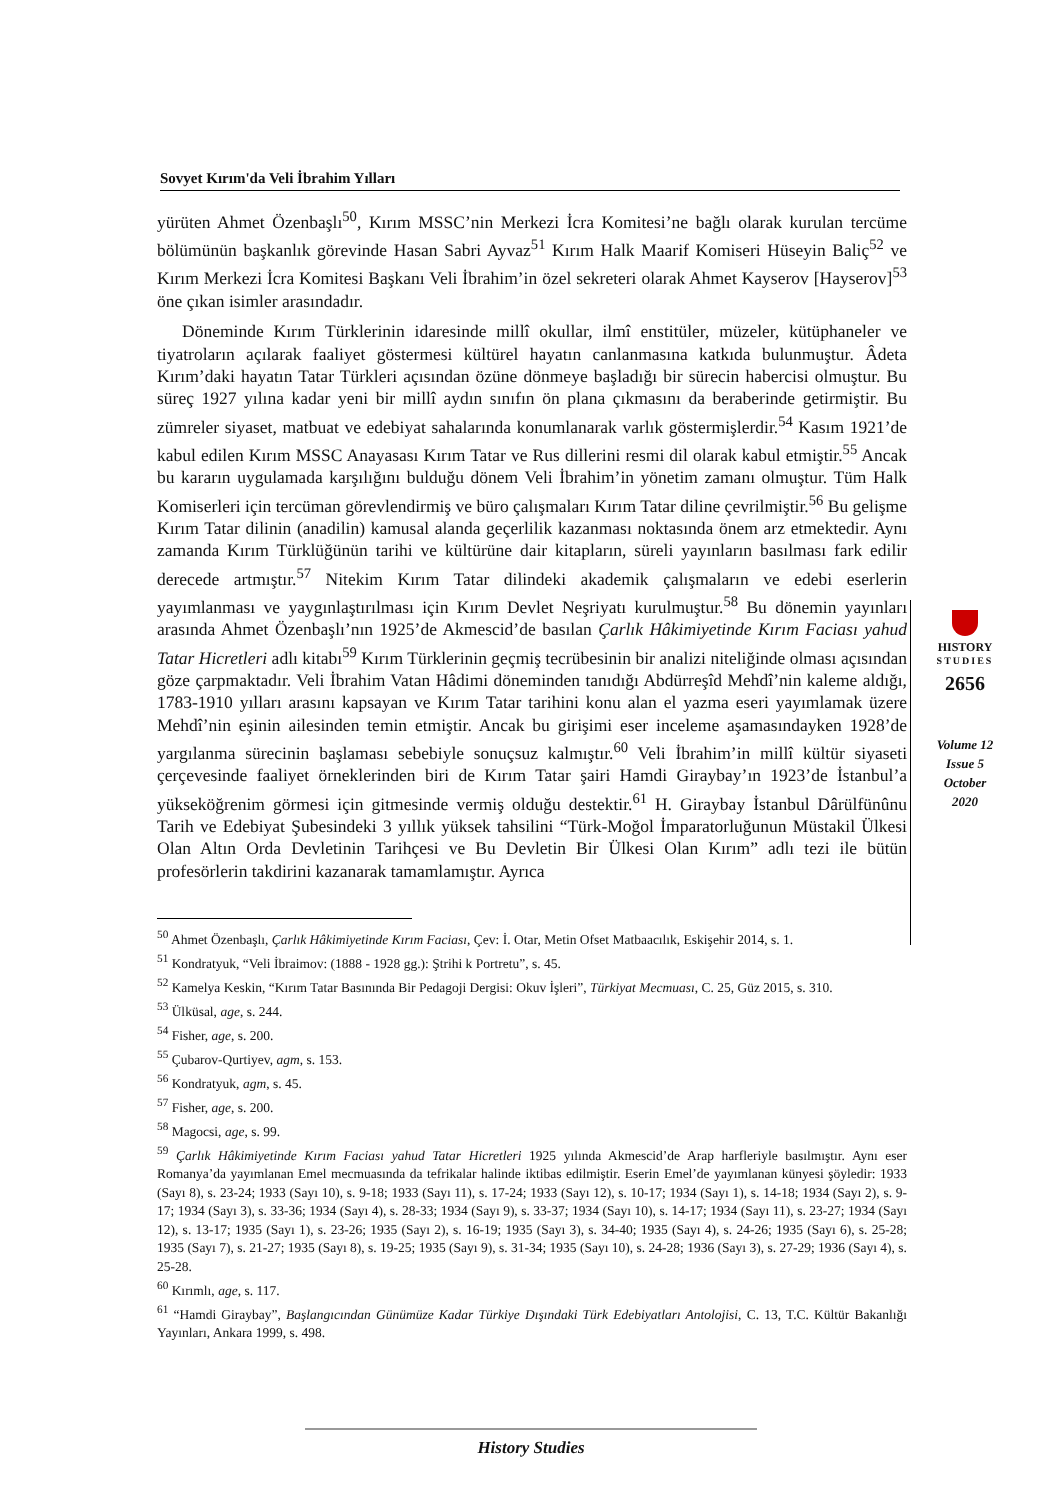Sovyet Kırım'da Veli İbrahim Yılları
yürüten Ahmet Özenbaşlı<sup>50</sup>, Kırım MSSC’nin Merkezi İcra Komitesi’ne bağlı olarak kurulan tercüme bölümünün başkanlık görevinde Hasan Sabri Ayvaz<sup>51</sup> Kırım Halk Maarif Komiseri Hüseyin Baliç<sup>52</sup> ve Kırım Merkezi İcra Komitesi Başkanı Veli İbrahim’in özel sekreteri olarak Ahmet Kayserov [Hayserov]<sup>53</sup> öne çıkan isimler arasındadır.
Döneminde Kırım Türklerinin idaresinde millî okullar, ilmî enstitüler, müzeler, kütüphaneler ve tiyatroların açılarak faaliyet göstermesi kültürel hayatın canlanmasına katkıda bulunmuştur. Âdeta Kırım’daki hayatın Tatar Türkleri açısından özüne dönmeye başladığı bir sürecin habercisi olmuştur. Bu süreç 1927 yılına kadar yeni bir millî aydın sınıfın ön plana çıkmasını da beraberinde getirmiştir. Bu zümreler siyaset, matbuat ve edebiyat sahalarında konumlanarak varlık göstermişlerdir.<sup>54</sup> Kasım 1921’de kabul edilen Kırım MSSC Anayasası Kırım Tatar ve Rus dillerini resmi dil olarak kabul etmiştir.<sup>55</sup> Ancak bu kararın uygulamada karşılığını bulduğu dönem Veli İbrahim’in yönetim zamanı olmuştur. Tüm Halk Komiserleri için tercüman görevlendirmiş ve büro çalışmaları Kırım Tatar diline çevrilmiştir.<sup>56</sup> Bu gelişme Kırım Tatar dilinin (anadilin) kamusal alanda geçerlilik kazanması noktasında önem arz etmektedir. Aynı zamanda Kırım Türklüğünün tarihi ve kültürüne dair kitapların, süreli yayınların basılması fark edilir derecede artmıştır.<sup>57</sup> Nitekim Kırım Tatar dilindeki akademik çalışmaların ve edebi eserlerin yayımlanması ve yaygınlaştırılması için Kırım Devlet Neşriyatı kurulmuştur.<sup>58</sup> Bu dönemin yayınları arasında Ahmet Özenbaşlı’nın 1925’de Akmescid’de basılan Çarlık Hâkimiyetinde Kırım Faciası yahud Tatar Hicretleri adlı kitabı<sup>59</sup> Kırım Türklerinin geçmiş tecrübesinin bir analizi niteliğinde olması açısından göze çarpmaktadır. Veli İbrahim Vatan Hâdimi döneminden tanıdığı Abdürreşîd Mehdî’nin kaleme aldığı, 1783-1910 yılları arasını kapsayan ve Kırım Tatar tarihini konu alan el yazma eseri yayımlamak üzere Mehdî’nin eşinin ailesinden temin etmiştir. Ancak bu girişimi eser inceleme aşamasındayken 1928’de yargılanma sürecinin başlaması sebebiyle sonuçsuz kalmıştır.<sup>60</sup> Veli İbrahim’in millî kültür siyaseti çerçevesinde faaliyet örneklerinden biri de Kırım Tatar şairi Hamdi Giraybay’ın 1923’de İstanbul’a yükseköğrenim görmesi için gitmesinde vermiş olduğu destektir.<sup>61</sup> H. Giraybay İstanbul Dârülfünûnu Tarih ve Edebiyat Şubesindeki 3 yıllık yüksek tahsilini “Türk-Moğol İmparatorluğunun Müstakil Ülkesi Olan Altın Orda Devletinin Tarihçesi ve Bu Devletin Bir Ülkesi Olan Kırım” adlı tezi ile bütün profesörlerin takdirini kazanarak tamamlamıştır. Ayrıca
HISTORY
STUDIES
2656
Volume 12
Issue 5
October
2020
<sup>50</sup> Ahmet Özenbaşlı, Çarlık Hâkimiyetinde Kırım Faciası, Çev: İ. Otar, Metin Ofset Matbaacılık, Eskişehir 2014, s. 1.
<sup>51</sup> Kondratyuk, “Veli İbraimov: (1888 - 1928 gg.): Ştrihi k Portretu”, s. 45.
<sup>52</sup> Kamelya Keskin, “Kırım Tatar Basınında Bir Pedagoji Dergisi: Okuv İşleri”, Türkiyat Mecmuası, C. 25, Güz 2015, s. 310.
<sup>53</sup> Ülküsal, age, s. 244.
<sup>54</sup> Fisher, age, s. 200.
<sup>55</sup> Çubarov-Qurtiyev, agm, s. 153.
<sup>56</sup> Kondratyuk, agm, s. 45.
<sup>57</sup> Fisher, age, s. 200.
<sup>58</sup> Magocsi, age, s. 99.
<sup>59</sup> Çarlık Hâkimiyetinde Kırım Faciası yahud Tatar Hicretleri 1925 yılında Akmescid’de Arap harfleriyle basılmıştır. Aynı eser Romanya’da yayımlanan Emel mecmuasında da tefrikalar halinde iktibas edilmiştir. Eserin Emel’de yayımlanan künyesi şöyledir: 1933 (Sayı 8), s. 23-24; 1933 (Sayı 10), s. 9-18; 1933 (Sayı 11), s. 17-24; 1933 (Sayı 12), s. 10-17; 1934 (Sayı 1), s. 14-18; 1934 (Sayı 2), s. 9-17; 1934 (Sayı 3), s. 33-36; 1934 (Sayı 4), s. 28-33; 1934 (Sayı 9), s. 33-37; 1934 (Sayı 10), s. 14-17; 1934 (Sayı 11), s. 23-27; 1934 (Sayı 12), s. 13-17; 1935 (Sayı 1), s. 23-26; 1935 (Sayı 2), s. 16-19; 1935 (Sayı 3), s. 34-40; 1935 (Sayı 4), s. 24-26; 1935 (Sayı 6), s. 25-28; 1935 (Sayı 7), s. 21-27; 1935 (Sayı 8), s. 19-25; 1935 (Sayı 9), s. 31-34; 1935 (Sayı 10), s. 24-28; 1936 (Sayı 3), s. 27-29; 1936 (Sayı 4), s. 25-28.
<sup>60</sup> Kırımlı, age, s. 117.
<sup>61</sup> “Hamdi Giraybay”, Başlangıcından Günümüze Kadar Türkiye Dışındaki Türk Edebiyatları Antolojisi, C. 13, T.C. Kültür Bakanlığı Yayınları, Ankara 1999, s. 498.
History Studies